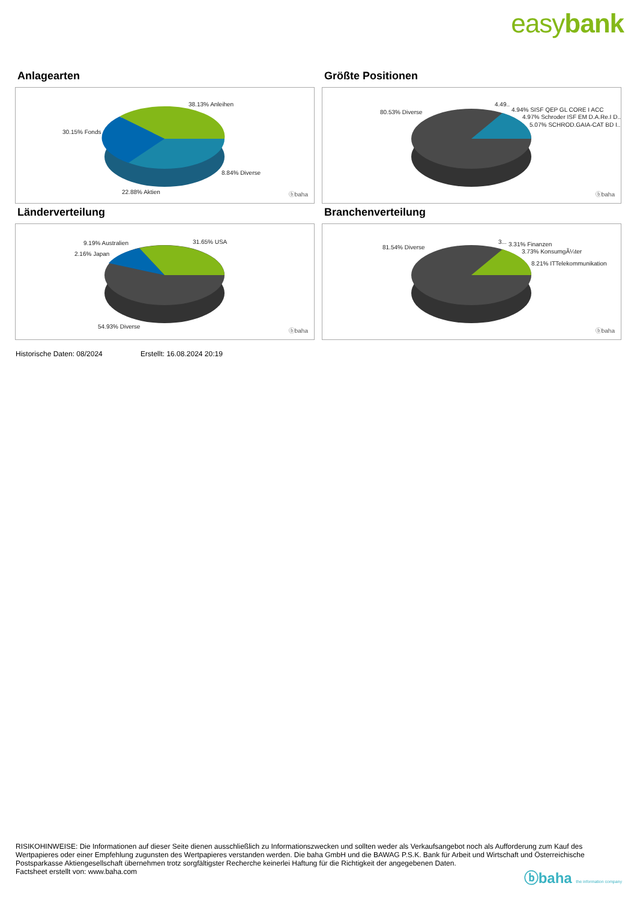easybank
Anlagearten
38.13% Anleihen
30.15% Fonds
8.84% Diverse
22.88% Aktien ⓑbaha
Größte Positionen
80.53% Diverse
4.49..
4.94% SISF QEP GL CORE I ACC
4.97% Schroder ISF EM D.A.Re.I D..
5.07% SCHROD.GAIA-CAT BD I..
ⓑbaha
Länderverteilung
9.19% Australien
2.16% Japan
31.65% USA
54.93% Diverse
ⓑbaha
Branchenverteilung
81.54% Diverse
3... 3.31% Finanzen
3.73% KonsumgÃ¼ter
8.21% ITTelekommunikation
ⓑbaha
Historische Daten: 08/2024 Erstellt: 16.08.2024 20:19
RISIKOHINWEISE: Die Informationen auf dieser Seite dienen ausschließlich zu Informationszwecken und sollten weder als Verkaufsangebot noch als Aufforderung zum Kauf des Wertpapieres oder einer Empfehlung zugunsten des Wertpapieres verstanden werden. Die baha GmbH und die BAWAG P.S.K. Bank für Arbeit und Wirtschaft und Österreichische Postsparkasse Aktiengesellschaft übernehmen trotz sorgfältigster Recherche keinerlei Haftung für die Richtigkeit der angegebenen Daten.
Factsheet erstellt von: www.baha.com
ⓑbaha the information company